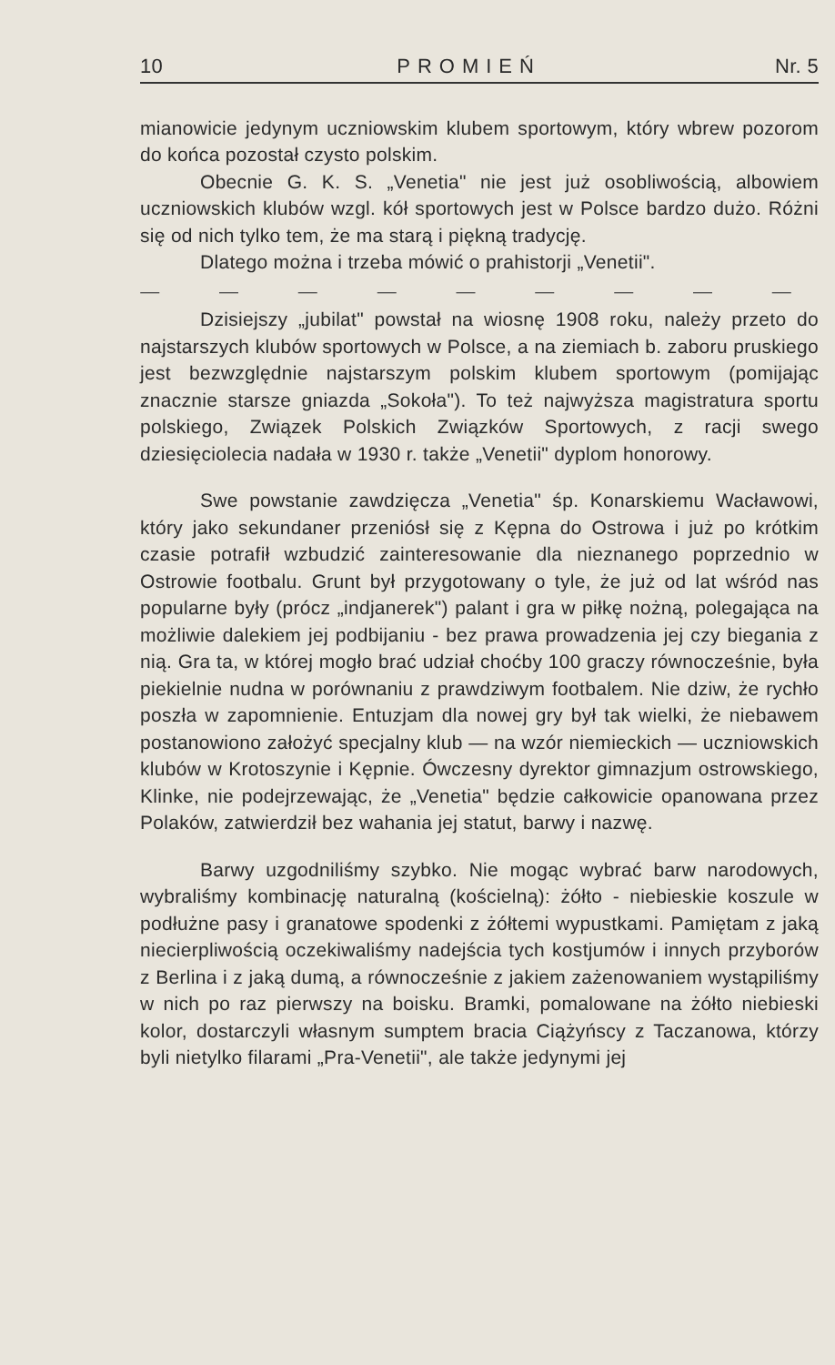10 PROMIEŃ Nr. 5
mianowicie jedynym uczniowskim klubem sportowym, który wbrew pozorom do końca pozostał czysto polskim.
Obecnie G. K. S. „Venetia" nie jest już osobliwością, albowiem uczniowskich klubów wzgl. kół sportowych jest w Polsce bardzo dużo. Różni się od nich tylko tem, że ma starą i piękną tradycję.
Dlatego można i trzeba mówić o prahistorji „Venetii".
— — — — — — — — —
Dzisiejszy „jubilat" powstał na wiosnę 1908 roku, należy przeto do najstarszych klubów sportowych w Polsce, a na ziemiach b. zaboru pruskiego jest bezwzględnie najstarszym polskim klubem sportowym (pomijając znacznie starsze gniazda „Sokoła"). To też najwyższa magistratura sportu polskiego, Związek Polskich Związków Sportowych, z racji swego dziesięciolecia nadała w 1930 r. także „Venetii" dyplom honorowy.
Swe powstanie zawdzięcza „Venetia" śp. Konarskiemu Wacławowi, który jako sekundaner przeniósł się z Kępna do Ostrowa i już po krótkim czasie potrafił wzbudzić zainteresowanie dla nieznanego poprzednio w Ostrowie footbalu. Grunt był przygotowany o tyle, że już od lat wśród nas popularne były (prócz „indjanerek") palant i gra w piłkę nożną, polegająca na możliwie dalekiem jej podbijaniu - bez prawa prowadzenia jej czy biegania z nią. Gra ta, w której mogło brać udział choćby 100 graczy równocześnie, była piekielnie nudna w porównaniu z prawdziwym footbalem. Nie dziw, że rychło poszła w zapomnienie. Entuzjam dla nowej gry był tak wielki, że niebawem postanowiono założyć specjalny klub — na wzór niemieckich — uczniowskich klubów w Krotoszynie i Kępnie. Ówczesny dyrektor gimnazjum ostrowskiego, Klinke, nie podejrzewając, że „Venetia" będzie całkowicie opanowana przez Polaków, zatwierdził bez wahania jej statut, barwy i nazwę.
Barwy uzgodniliśmy szybko. Nie mogąc wybrać barw narodowych, wybraliśmy kombinację naturalną (kościelną): żółto - niebieskie koszule w podłużne pasy i granatowe spodenki z żółtemi wypustkami. Pamiętam z jaką niecierpliwością oczekiwaliśmy nadejścia tych kostjumów i innych przyborów z Berlina i z jaką dumą, a równocześnie z jakiem zażenowaniem wystąpiliśmy w nich po raz pierwszy na boisku. Bramki, pomalowane na żółto niebieski kolor, dostarczyli własnym sumptem bracia Ciążyńscy z Taczanowa, którzy byli nietylko filarami „Pra-Venetii", ale także jedynymi jej